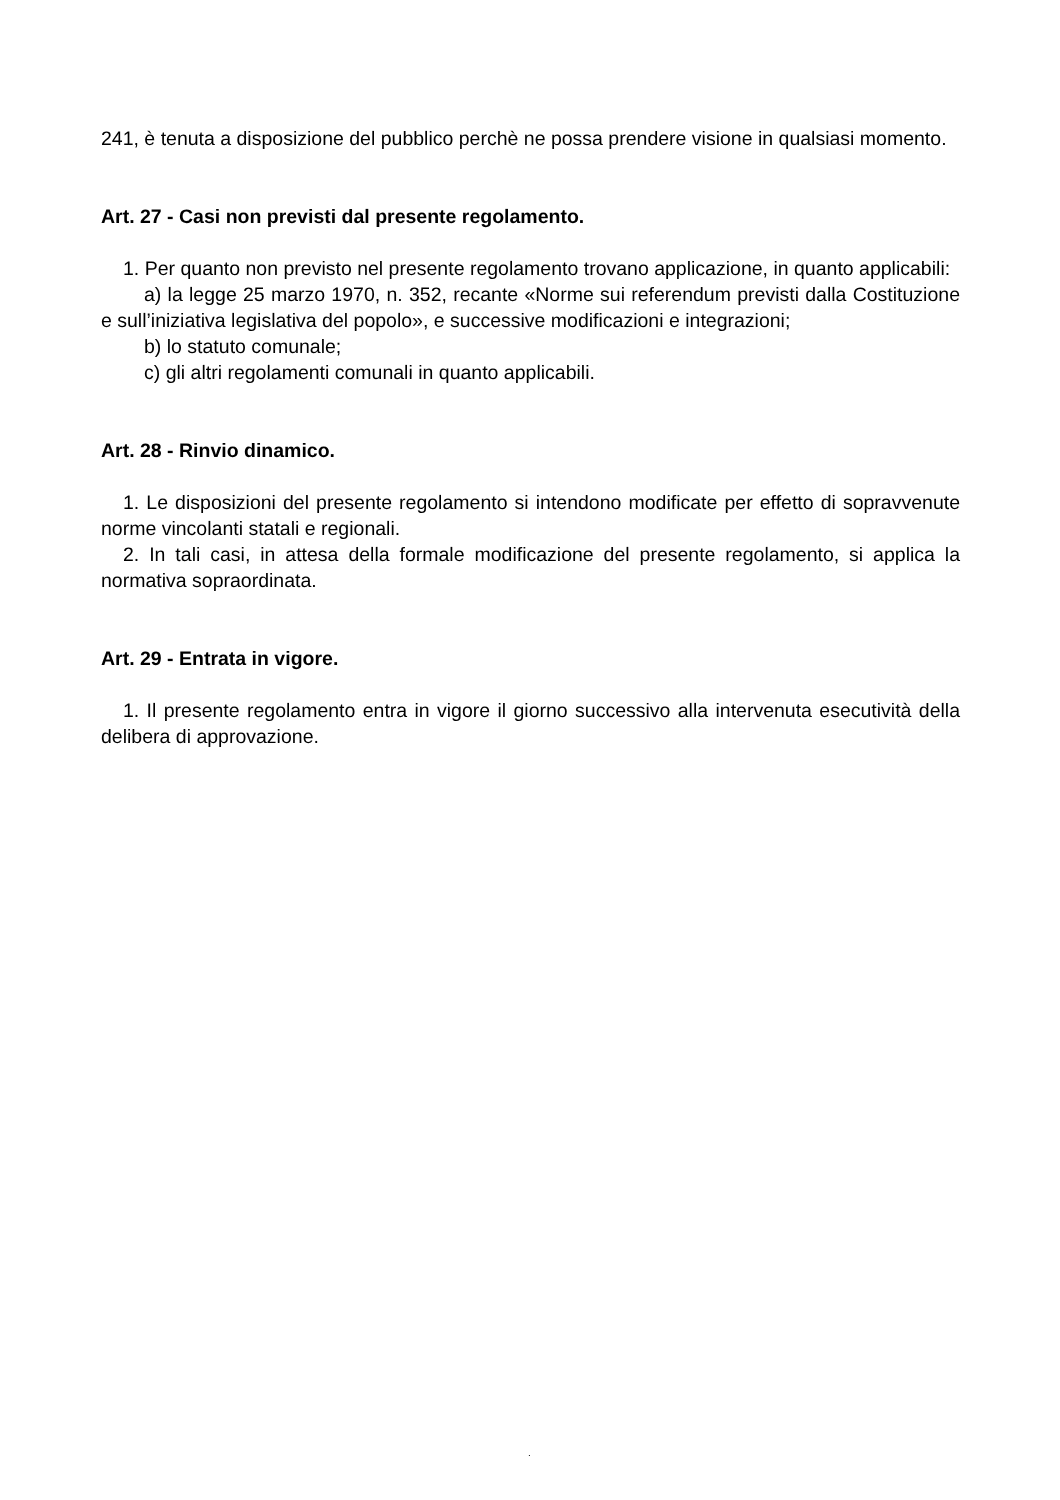241, è tenuta a disposizione del pubblico perchè ne possa prendere visione in qualsiasi momento.
Art. 27 - Casi non previsti dal presente regolamento.
1. Per quanto non previsto nel presente regolamento trovano applicazione, in quanto applicabili:
a) la legge 25 marzo 1970, n. 352, recante «Norme sui referendum previsti dalla Costituzione e sull’iniziativa legislativa del popolo», e successive modificazioni e integrazioni;
b) lo statuto comunale;
c) gli altri regolamenti comunali in quanto applicabili.
Art. 28 - Rinvio dinamico.
1. Le disposizioni del presente regolamento si intendono modificate per effetto di sopravvenute norme vincolanti statali e regionali.
2. In tali casi, in attesa della formale modificazione del presente regolamento, si applica la normativa sopraordinata.
Art. 29 - Entrata in vigore.
1. Il presente regolamento entra in vigore il giorno successivo alla intervenuta esecutività della delibera di approvazione.
.